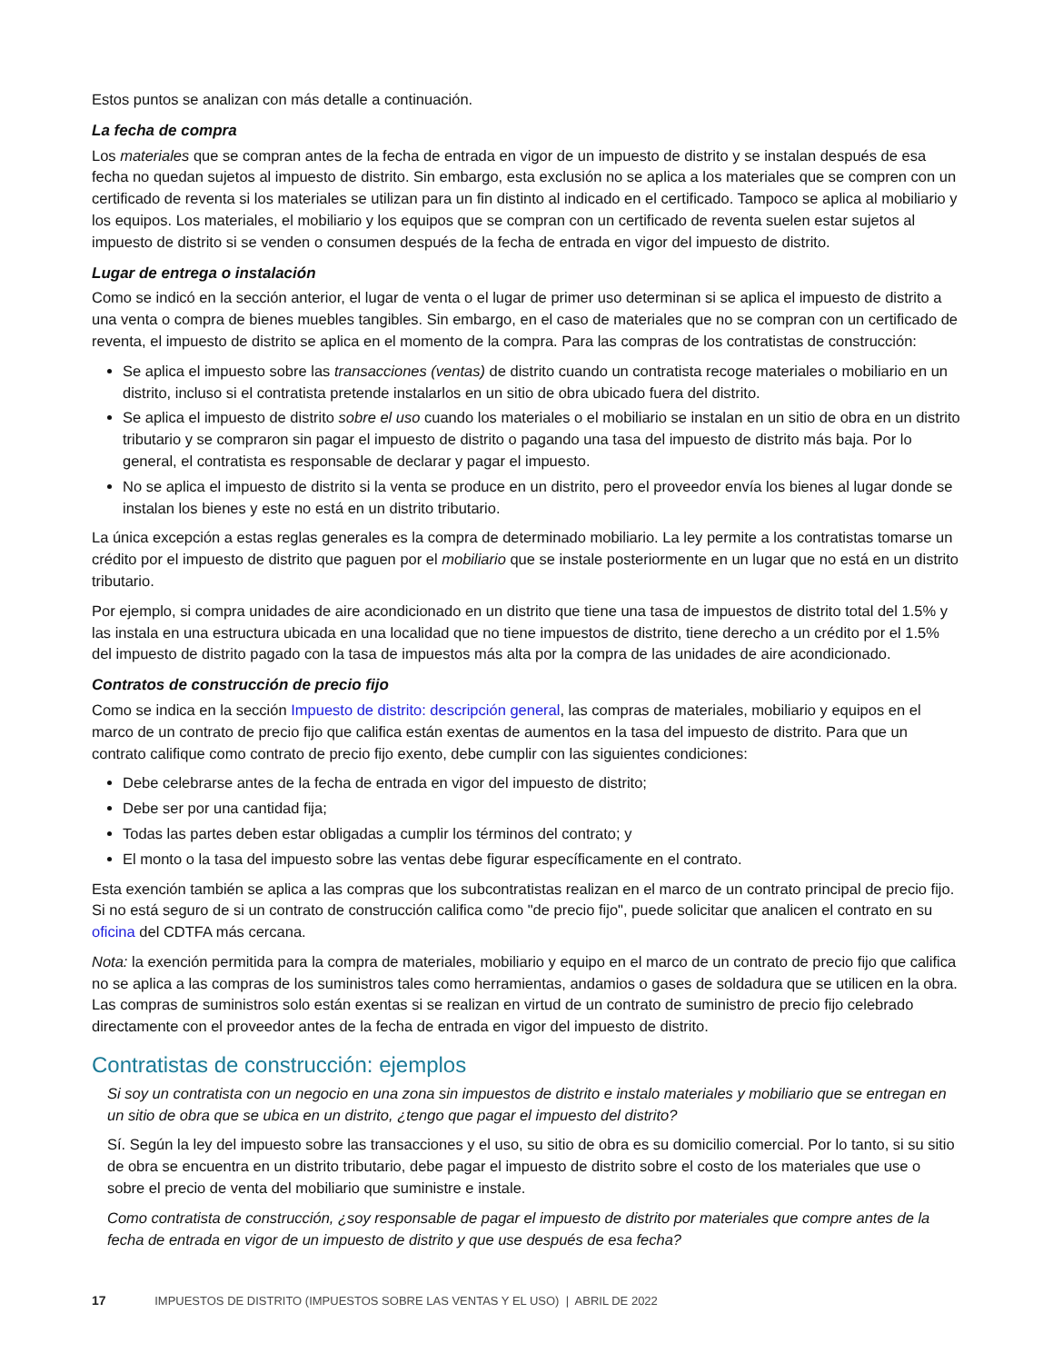Estos puntos se analizan con más detalle a continuación.
La fecha de compra
Los materiales que se compran antes de la fecha de entrada en vigor de un impuesto de distrito y se instalan después de esa fecha no quedan sujetos al impuesto de distrito. Sin embargo, esta exclusión no se aplica a los materiales que se compren con un certificado de reventa si los materiales se utilizan para un fin distinto al indicado en el certificado. Tampoco se aplica al mobiliario y los equipos. Los materiales, el mobiliario y los equipos que se compran con un certificado de reventa suelen estar sujetos al impuesto de distrito si se venden o consumen después de la fecha de entrada en vigor del impuesto de distrito.
Lugar de entrega o instalación
Como se indicó en la sección anterior, el lugar de venta o el lugar de primer uso determinan si se aplica el impuesto de distrito a una venta o compra de bienes muebles tangibles. Sin embargo, en el caso de materiales que no se compran con un certificado de reventa, el impuesto de distrito se aplica en el momento de la compra. Para las compras de los contratistas de construcción:
Se aplica el impuesto sobre las transacciones (ventas) de distrito cuando un contratista recoge materiales o mobiliario en un distrito, incluso si el contratista pretende instalarlos en un sitio de obra ubicado fuera del distrito.
Se aplica el impuesto de distrito sobre el uso cuando los materiales o el mobiliario se instalan en un sitio de obra en un distrito tributario y se compraron sin pagar el impuesto de distrito o pagando una tasa del impuesto de distrito más baja. Por lo general, el contratista es responsable de declarar y pagar el impuesto.
No se aplica el impuesto de distrito si la venta se produce en un distrito, pero el proveedor envía los bienes al lugar donde se instalan los bienes y este no está en un distrito tributario.
La única excepción a estas reglas generales es la compra de determinado mobiliario. La ley permite a los contratistas tomarse un crédito por el impuesto de distrito que paguen por el mobiliario que se instale posteriormente en un lugar que no está en un distrito tributario.
Por ejemplo, si compra unidades de aire acondicionado en un distrito que tiene una tasa de impuestos de distrito total del 1.5% y las instala en una estructura ubicada en una localidad que no tiene impuestos de distrito, tiene derecho a un crédito por el 1.5% del impuesto de distrito pagado con la tasa de impuestos más alta por la compra de las unidades de aire acondicionado.
Contratos de construcción de precio fijo
Como se indica en la sección Impuesto de distrito: descripción general, las compras de materiales, mobiliario y equipos en el marco de un contrato de precio fijo que califica están exentas de aumentos en la tasa del impuesto de distrito. Para que un contrato califique como contrato de precio fijo exento, debe cumplir con las siguientes condiciones:
Debe celebrarse antes de la fecha de entrada en vigor del impuesto de distrito;
Debe ser por una cantidad fija;
Todas las partes deben estar obligadas a cumplir los términos del contrato; y
El monto o la tasa del impuesto sobre las ventas debe figurar específicamente en el contrato.
Esta exención también se aplica a las compras que los subcontratistas realizan en el marco de un contrato principal de precio fijo. Si no está seguro de si un contrato de construcción califica como "de precio fijo", puede solicitar que analicen el contrato en su oficina del CDTFA más cercana.
Nota: la exención permitida para la compra de materiales, mobiliario y equipo en el marco de un contrato de precio fijo que califica no se aplica a las compras de los suministros tales como herramientas, andamios o gases de soldadura que se utilicen en la obra. Las compras de suministros solo están exentas si se realizan en virtud de un contrato de suministro de precio fijo celebrado directamente con el proveedor antes de la fecha de entrada en vigor del impuesto de distrito.
Contratistas de construcción: ejemplos
Si soy un contratista con un negocio en una zona sin impuestos de distrito e instalo materiales y mobiliario que se entregan en un sitio de obra que se ubica en un distrito, ¿tengo que pagar el impuesto del distrito?
Sí. Según la ley del impuesto sobre las transacciones y el uso, su sitio de obra es su domicilio comercial. Por lo tanto, si su sitio de obra se encuentra en un distrito tributario, debe pagar el impuesto de distrito sobre el costo de los materiales que use o sobre el precio de venta del mobiliario que suministre e instale.
Como contratista de construcción, ¿soy responsable de pagar el impuesto de distrito por materiales que compre antes de la fecha de entrada en vigor de un impuesto de distrito y que use después de esa fecha?
17 IMPUESTOS DE DISTRITO (IMPUESTOS SOBRE LAS VENTAS Y EL USO) | ABRIL DE 2022